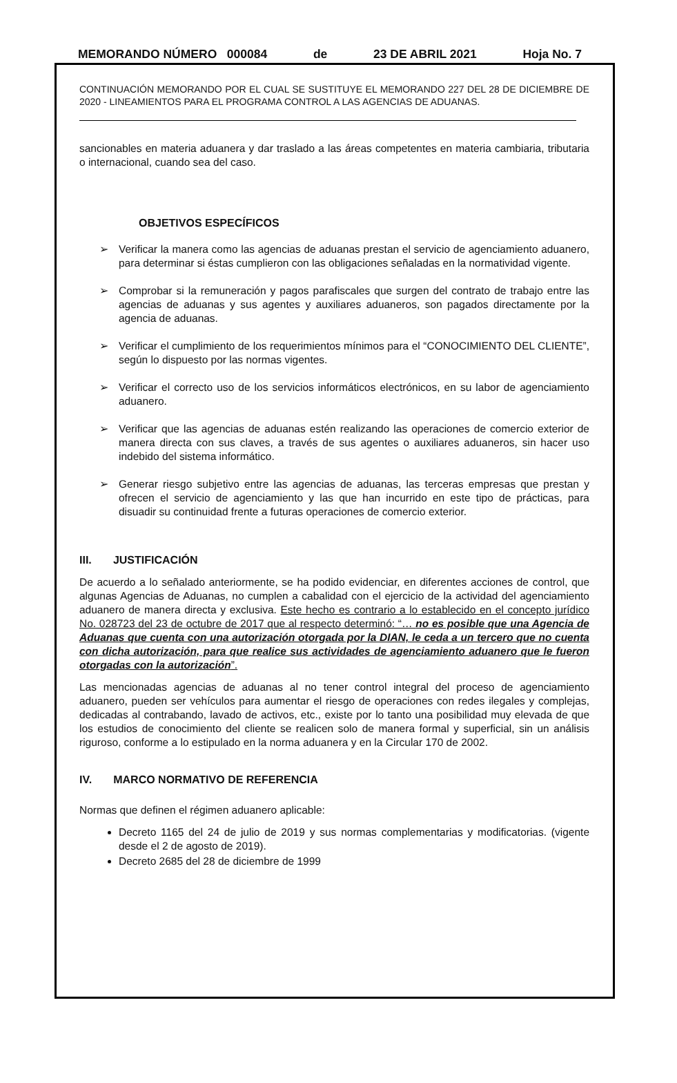MEMORANDO NÚMERO 000084 de 23 DE ABRIL 2021 Hoja No. 7
CONTINUACIÓN MEMORANDO POR EL CUAL SE SUSTITUYE EL MEMORANDO 227 DEL 28 DE DICIEMBRE DE 2020 - LINEAMIENTOS PARA EL PROGRAMA CONTROL A LAS AGENCIAS DE ADUANAS.
sancionables en materia aduanera y dar traslado a las áreas competentes en materia cambiaria, tributaria o internacional, cuando sea del caso.
OBJETIVOS ESPECÍFICOS
➢ Verificar la manera como las agencias de aduanas prestan el servicio de agenciamiento aduanero, para determinar si éstas cumplieron con las obligaciones señaladas en la normatividad vigente.
➢ Comprobar si la remuneración y pagos parafiscales que surgen del contrato de trabajo entre las agencias de aduanas y sus agentes y auxiliares aduaneros, son pagados directamente por la agencia de aduanas.
➢ Verificar el cumplimiento de los requerimientos mínimos para el “CONOCIMIENTO DEL CLIENTE”, según lo dispuesto por las normas vigentes.
➢ Verificar el correcto uso de los servicios informáticos electrónicos, en su labor de agenciamiento aduanero.
➢ Verificar que las agencias de aduanas estén realizando las operaciones de comercio exterior de manera directa con sus claves, a través de sus agentes o auxiliares aduaneros, sin hacer uso indebido del sistema informático.
➢ Generar riesgo subjetivo entre las agencias de aduanas, las terceras empresas que prestan y ofrecen el servicio de agenciamiento y las que han incurrido en este tipo de prácticas, para disuadir su continuidad frente a futuras operaciones de comercio exterior.
III. JUSTIFICACIÓN
De acuerdo a lo señalado anteriormente, se ha podido evidenciar, en diferentes acciones de control, que algunas Agencias de Aduanas, no cumplen a cabalidad con el ejercicio de la actividad del agenciamiento aduanero de manera directa y exclusiva. Este hecho es contrario a lo establecido en el concepto jurídico No. 028723 del 23 de octubre de 2017 que al respecto determinó: “… no es posible que una Agencia de Aduanas que cuenta con una autorización otorgada por la DIAN, le ceda a un tercero que no cuenta con dicha autorización, para que realice sus actividades de agenciamiento aduanero que le fueron otorgadas con la autorización”.
Las mencionadas agencias de aduanas al no tener control integral del proceso de agenciamiento aduanero, pueden ser vehículos para aumentar el riesgo de operaciones con redes ilegales y complejas, dedicadas al contrabando, lavado de activos, etc., existe por lo tanto una posibilidad muy elevada de que los estudios de conocimiento del cliente se realicen solo de manera formal y superficial, sin un análisis riguroso, conforme a lo estipulado en la norma aduanera y en la Circular 170 de 2002.
IV. MARCO NORMATIVO DE REFERENCIA
Normas que definen el régimen aduanero aplicable:
Decreto 1165 del 24 de julio de 2019 y sus normas complementarias y modificatorias. (vigente desde el 2 de agosto de 2019).
Decreto 2685 del 28 de diciembre de 1999